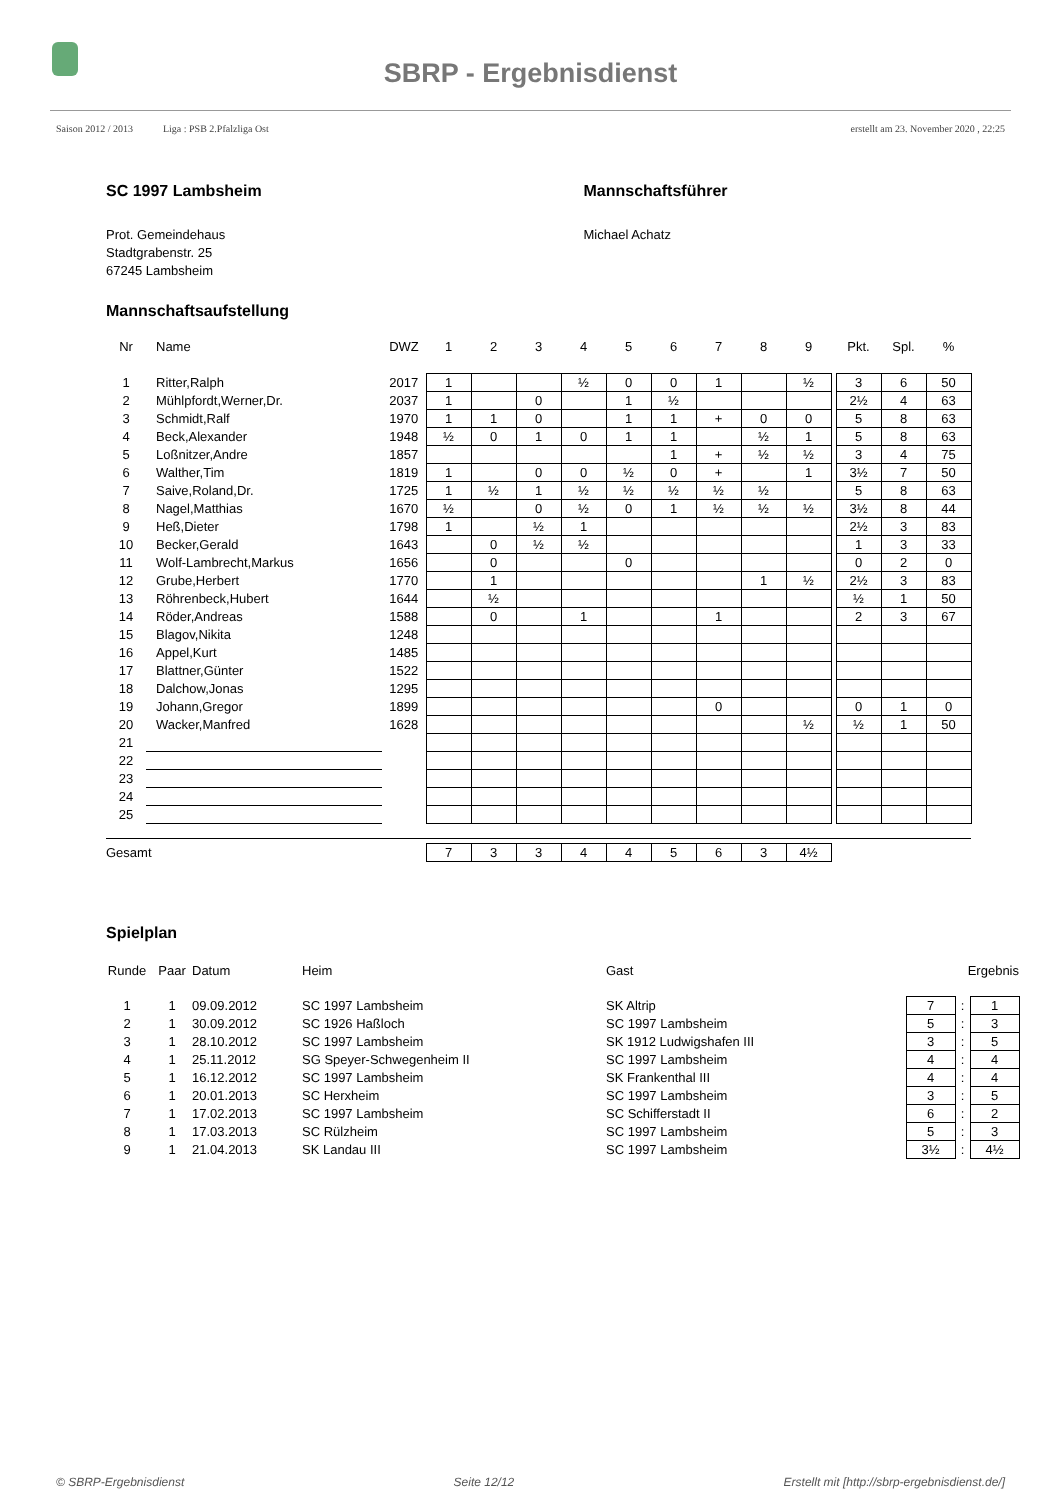SBRP - Ergebnisdienst
Saison 2012 / 2013 Liga : PSB 2.Pfalzliga Ost erstellt am 23. November 2020 , 22:25
SC 1997 Lambsheim
Prot. Gemeindehaus
Stadtgrabenstr. 25
67245 Lambsheim
Mannschaftsführer
Michael Achatz
Mannschaftsaufstellung
| Nr | Name | DWZ | 1 | 2 | 3 | 4 | 5 | 6 | 7 | 8 | 9 | | Pkt. | Spl. | % |
| --- | --- | --- | --- | --- | --- | --- | --- | --- | --- | --- | --- | --- | --- | --- | --- |
| 1 | Ritter,Ralph | 2017 | 1 | | | ½ | 0 | 0 | 1 | | ½ | | 3 | 6 | 50 |
| 2 | Mühlpfordt,Werner,Dr. | 2037 | 1 | | 0 | | 1 | ½ | | | | | 2½ | 4 | 63 |
| 3 | Schmidt,Ralf | 1970 | 1 | 1 | 0 | | 1 | 1 | + | 0 | 0 | | 5 | 8 | 63 |
| 4 | Beck,Alexander | 1948 | ½ | 0 | 1 | 0 | 1 | 1 | | ½ | 1 | | 5 | 8 | 63 |
| 5 | Loßnitzer,Andre | 1857 | | | | | | 1 | + | ½ | ½ | | 3 | 4 | 75 |
| 6 | Walther,Tim | 1819 | 1 | | 0 | 0 | ½ | 0 | + | | 1 | | 3½ | 7 | 50 |
| 7 | Saive,Roland,Dr. | 1725 | 1 | ½ | 1 | ½ | ½ | ½ | ½ | ½ | | | 5 | 8 | 63 |
| 8 | Nagel,Matthias | 1670 | ½ | | 0 | ½ | 0 | 1 | ½ | ½ | ½ | | 3½ | 8 | 44 |
| 9 | Heß,Dieter | 1798 | 1 | | ½ | 1 | | | | | | | 2½ | 3 | 83 |
| 10 | Becker,Gerald | 1643 | | 0 | ½ | ½ | | | | | | | 1 | 3 | 33 |
| 11 | Wolf-Lambrecht,Markus | 1656 | | 0 | | | 0 | | | | | | 0 | 2 | 0 |
| 12 | Grube,Herbert | 1770 | | 1 | | | | | | 1 | ½ | | 2½ | 3 | 83 |
| 13 | Röhrenbeck,Hubert | 1644 | | ½ | | | | | | | | | ½ | 1 | 50 |
| 14 | Röder,Andreas | 1588 | | 0 | | 1 | | | 1 | | | | 2 | 3 | 67 |
| 15 | Blagov,Nikita | 1248 | | | | | | | | | | | | | |
| 16 | Appel,Kurt | 1485 | | | | | | | | | | | | | |
| 17 | Blattner,Günter | 1522 | | | | | | | | | | | | | |
| 18 | Dalchow,Jonas | 1295 | | | | | | | | | | | | | |
| 19 | Johann,Gregor | 1899 | | | | | | | 0 | | | | 0 | 1 | 0 |
| 20 | Wacker,Manfred | 1628 | | | | | | | | | ½ | | ½ | 1 | 50 |
| 21 | | | | | | | | | | | | | | | |
| 22 | | | | | | | | | | | | | | | |
| 23 | | | | | | | | | | | | | | | |
| 24 | | | | | | | | | | | | | | | |
| 25 | | | | | | | | | | | | | | | |
| Gesamt | | | 7 | 3 | 3 | 4 | 4 | 5 | 6 | 3 | 4½ | | | | |
Spielplan
| Runde | Paar | Datum | Heim | Gast | Ergebnis | | |
| --- | --- | --- | --- | --- | --- | --- | --- |
| 1 | 1 | 09.09.2012 | SC 1997 Lambsheim | SK Altrip | 7 | : | 1 |
| 2 | 1 | 30.09.2012 | SC 1926 Haßloch | SC 1997 Lambsheim | 5 | : | 3 |
| 3 | 1 | 28.10.2012 | SC 1997 Lambsheim | SK 1912 Ludwigshafen III | 3 | : | 5 |
| 4 | 1 | 25.11.2012 | SG Speyer-Schwegenheim II | SC 1997 Lambsheim | 4 | : | 4 |
| 5 | 1 | 16.12.2012 | SC 1997 Lambsheim | SK Frankenthal III | 4 | : | 4 |
| 6 | 1 | 20.01.2013 | SC Herxheim | SC 1997 Lambsheim | 3 | : | 5 |
| 7 | 1 | 17.02.2013 | SC 1997 Lambsheim | SC Schifferstadt II | 6 | : | 2 |
| 8 | 1 | 17.03.2013 | SC Rülzheim | SC 1997 Lambsheim | 5 | : | 3 |
| 9 | 1 | 21.04.2013 | SK Landau III | SC 1997 Lambsheim | 3½ | : | 4½ |
© SBRP-Ergebnisdienst Seite 12/12 Erstellt mit [http://sbrp-ergebnisdienst.de/]